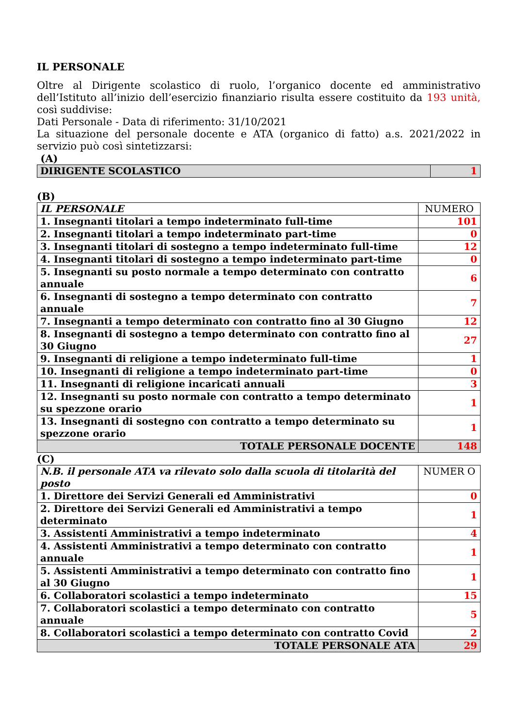IL PERSONALE
Oltre al Dirigente scolastico di ruolo, l’organico docente ed amministrativo dell’Istituto all’inizio dell’esercizio finanziario risulta essere costituito da 193 unità, così suddivise:
Dati Personale - Data di riferimento: 31/10/2021
La situazione del personale docente e ATA (organico di fatto) a.s. 2021/2022 in servizio può così sintetizzarsi:
(A)
| DIRIGENTE SCOLASTICO | 1 |
(B)
| IL PERSONALE | NUMERO |
| 1. Insegnanti titolari a tempo indeterminato full-time | 101 |
| 2. Insegnanti titolari a tempo indeterminato part-time | 0 |
| 3. Insegnanti titolari di sostegno a tempo indeterminato full-time | 12 |
| 4. Insegnanti titolari di sostegno a tempo indeterminato part-time | 0 |
| 5. Insegnanti su posto normale a tempo determinato con contratto annuale | 6 |
| 6. Insegnanti di sostegno a tempo determinato con contratto annuale | 7 |
| 7. Insegnanti a tempo determinato con contratto fino al 30 Giugno | 12 |
| 8. Insegnanti di sostegno a tempo determinato con contratto fino al 30 Giugno | 27 |
| 9. Insegnanti di religione a tempo indeterminato full-time | 1 |
| 10. Insegnanti di religione a tempo indeterminato part-time | 0 |
| 11. Insegnanti di religione incaricati annuali | 3 |
| 12. Insegnanti su posto normale con contratto a tempo determinato su spezzone orario | 1 |
| 13. Insegnanti di sostegno con contratto a tempo determinato su spezzone orario | 1 |
| TOTALE PERSONALE DOCENTE | 148 |
(C)
| N.B. il personale ATA va rilevato solo dalla scuola di titolarità del posto | NUMER O |
| 1. Direttore dei Servizi Generali ed Amministrativi | 0 |
| 2. Direttore dei Servizi Generali ed Amministrativi a tempo determinato | 1 |
| 3. Assistenti Amministrativi a tempo indeterminato | 4 |
| 4. Assistenti Amministrativi a tempo determinato con contratto annuale | 1 |
| 5. Assistenti Amministrativi a tempo determinato con contratto fino al 30 Giugno | 1 |
| 6. Collaboratori scolastici a tempo indeterminato | 15 |
| 7. Collaboratori scolastici a tempo determinato con contratto annuale | 5 |
| 8. Collaboratori scolastici a tempo determinato con contratto Covid | 2 |
| TOTALE PERSONALE ATA | 29 |